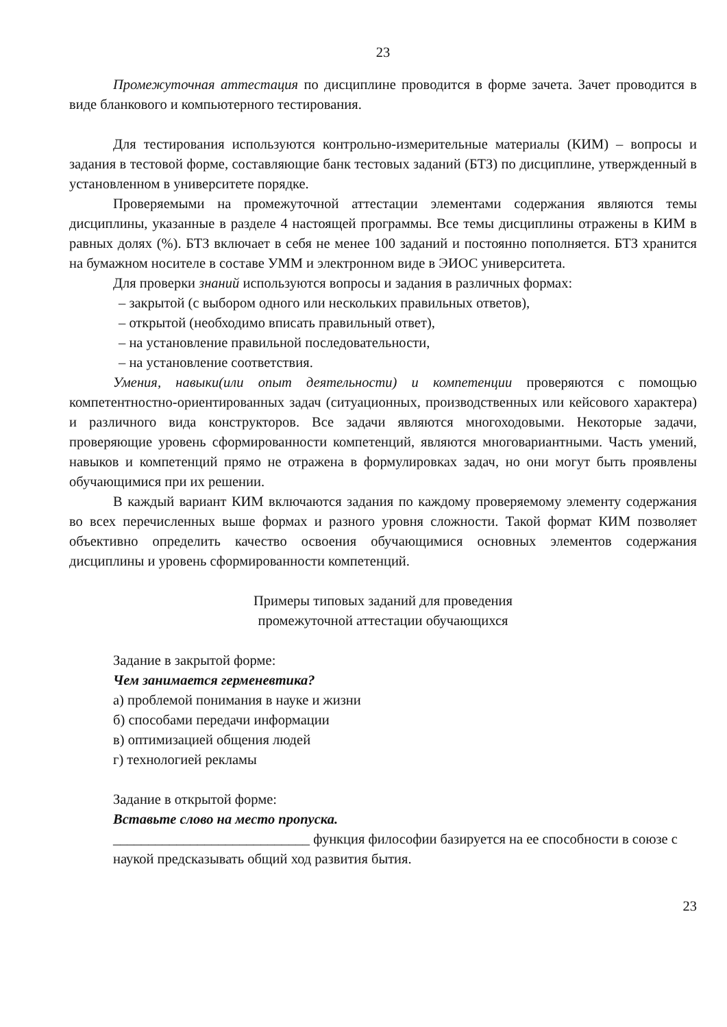23
Промежуточная аттестация по дисциплине проводится в форме зачета. Зачет проводится в виде бланкового и компьютерного тестирования.
Для тестирования используются контрольно-измерительные материалы (КИМ) – вопросы и задания в тестовой форме, составляющие банк тестовых заданий (БТЗ) по дисциплине, утвержденный в установленном в университете порядке.
Проверяемыми на промежуточной аттестации элементами содержания являются темы дисциплины, указанные в разделе 4 настоящей программы. Все темы дисциплины отражены в КИМ в равных долях (%). БТЗ включает в себя не менее 100 заданий и постоянно пополняется. БТЗ хранится на бумажном носителе в составе УММ и электронном виде в ЭИОС университета.
Для проверки знаний используются вопросы и задания в различных формах:
– закрытой (с выбором одного или нескольких правильных ответов),
– открытой (необходимо вписать правильный ответ),
– на установление правильной последовательности,
– на установление соответствия.
Умения, навыки(или опыт деятельности) и компетенции проверяются с помощью компетентностно-ориентированных задач (ситуационных, производственных или кейсового характера) и различного вида конструкторов. Все задачи являются многоходовыми. Некоторые задачи, проверяющие уровень сформированности компетенций, являются многовариантными. Часть умений, навыков и компетенций прямо не отражена в формулировках задач, но они могут быть проявлены обучающимися при их решении.
В каждый вариант КИМ включаются задания по каждому проверяемому элементу содержания во всех перечисленных выше формах и разного уровня сложности. Такой формат КИМ позволяет объективно определить качество освоения обучающимися основных элементов содержания дисциплины и уровень сформированности компетенций.
Примеры типовых заданий для проведения
промежуточной аттестации обучающихся
Задание в закрытой форме:
Чем занимается герменевтика?
а) проблемой понимания в науке и жизни
б) способами передачи информации
в) оптимизацией общения людей
г) технологией рекламы
Задание в открытой форме:
Вставьте слово на место пропуска.
____________________________ функция философии базируется на ее способности в союзе с наукой предсказывать общий ход развития бытия.
23